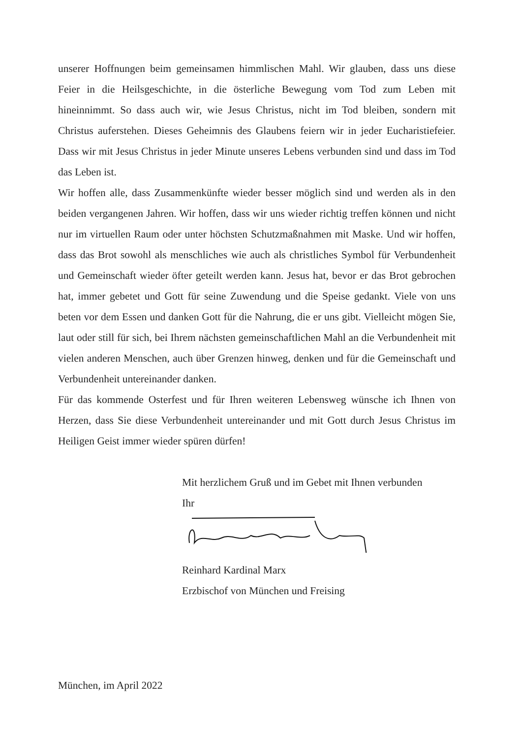unserer Hoffnungen beim gemeinsamen himmlischen Mahl. Wir glauben, dass uns diese Feier in die Heilsgeschichte, in die österliche Bewegung vom Tod zum Leben mit hineinnimmt. So dass auch wir, wie Jesus Christus, nicht im Tod bleiben, sondern mit Christus auferstehen. Dieses Geheimnis des Glaubens feiern wir in jeder Eucharistiefeier. Dass wir mit Jesus Christus in jeder Minute unseres Lebens verbunden sind und dass im Tod das Leben ist.
Wir hoffen alle, dass Zusammenkünfte wieder besser möglich sind und werden als in den beiden vergangenen Jahren. Wir hoffen, dass wir uns wieder richtig treffen können und nicht nur im virtuellen Raum oder unter höchsten Schutzmaßnahmen mit Maske. Und wir hoffen, dass das Brot sowohl als menschliches wie auch als christliches Symbol für Verbundenheit und Gemeinschaft wieder öfter geteilt werden kann. Jesus hat, bevor er das Brot gebrochen hat, immer gebetet und Gott für seine Zuwendung und die Speise gedankt. Viele von uns beten vor dem Essen und danken Gott für die Nahrung, die er uns gibt. Vielleicht mögen Sie, laut oder still für sich, bei Ihrem nächsten gemeinschaftlichen Mahl an die Verbundenheit mit vielen anderen Menschen, auch über Grenzen hinweg, denken und für die Gemeinschaft und Verbundenheit untereinander danken.
Für das kommende Osterfest und für Ihren weiteren Lebensweg wünsche ich Ihnen von Herzen, dass Sie diese Verbundenheit untereinander und mit Gott durch Jesus Christus im Heiligen Geist immer wieder spüren dürfen!
Mit herzlichem Gruß und im Gebet mit Ihnen verbunden
Ihr
Reinhard Kardinal Marx
Erzbischof von München und Freising
München, im April 2022